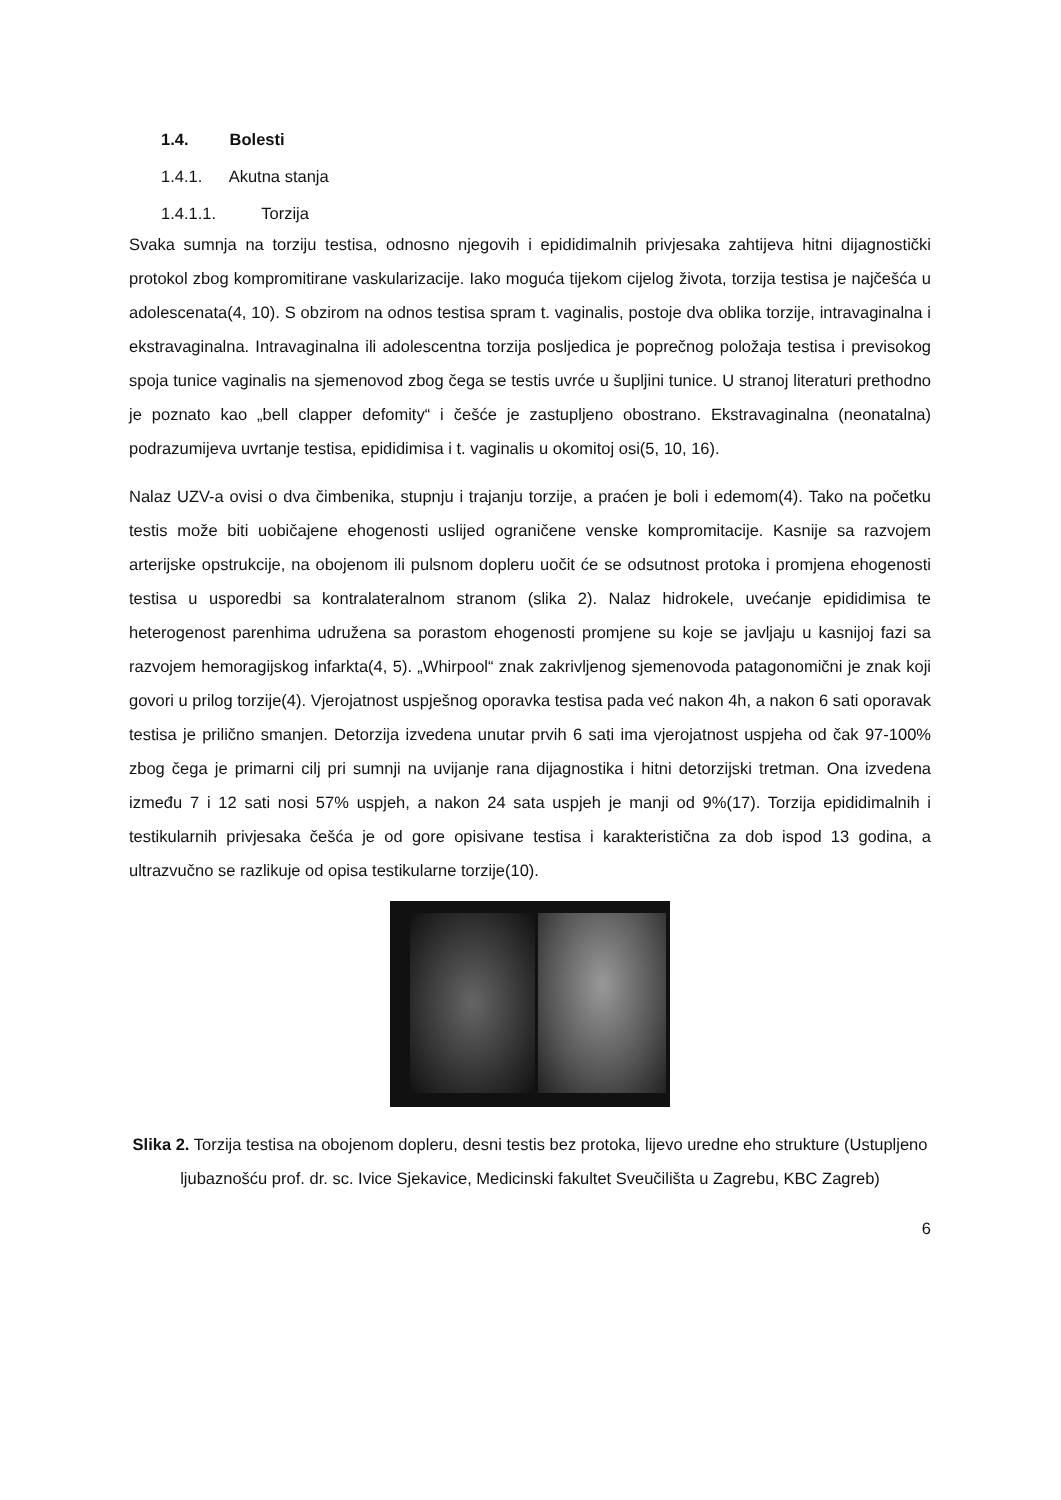1.4. Bolesti
1.4.1. Akutna stanja
1.4.1.1. Torzija
Svaka sumnja na torziju testisa, odnosno njegovih i epididimalnih privjesaka zahtijeva hitni dijagnostički protokol zbog kompromitirane vaskularizacije. Iako moguća tijekom cijelog života, torzija testisa je najčešća u adolescenata(4, 10). S obzirom na odnos testisa spram t. vaginalis, postoje dva oblika torzije, intravaginalna i ekstravaginalna. Intravaginalna ili adolescentna torzija posljedica je poprečnog položaja testisa i previsokog spoja tunice vaginalis na sjemenovod zbog čega se testis uvrće u šupljini tunice. U stranoj literaturi prethodno je poznato kao „bell clapper defomity“ i češće je zastupljeno obostrano. Ekstravaginalna (neonatalna) podrazumijeva uvrtanje testisa, epididimisa i t. vaginalis u okomitoj osi(5, 10, 16).
Nalaz UZV-a ovisi o dva čimbenika, stupnju i trajanju torzije, a praćen je boli i edemom(4). Tako na početku testis može biti uobičajene ehogenosti uslijed ograničene venske kompromitacije. Kasnije sa razvojem arterijske opstrukcije, na obojenom ili pulsnom dopleru uočit će se odsutnost protoka i promjena ehogenosti testisa u usporedbi sa kontralateralnom stranom (slika 2). Nalaz hidrokele, uvećanje epididimisa te heterogenost parenhima udružena sa porastom ehogenosti promjene su koje se javljaju u kasnijoj fazi sa razvojem hemoragijskog infarkta(4, 5). „Whirpool“ znak zakrivljenog sjemenovoda patagonomični je znak koji govori u prilog torzije(4). Vjerojatnost uspješnog oporavka testisa pada već nakon 4h, a nakon 6 sati oporavak testisa je prilično smanjen. Detorzija izvedena unutar prvih 6 sati ima vjerojatnost uspjeha od čak 97-100% zbog čega je primarni cilj pri sumnji na uvijanje rana dijagnostika i hitni detorzijski tretman. Ona izvedena između 7 i 12 sati nosi 57% uspjeh, a nakon 24 sata uspjeh je manji od 9%(17). Torzija epididimalnih i testikularnih privjesaka češća je od gore opisivane testisa i karakteristična za dob ispod 13 godina, a ultrazvučno se razlikuje od opisa testikularne torzije(10).
Slika 2. Torzija testisa na obojenom dopleru, desni testis bez protoka, lijevo uredne eho strukture (Ustupljeno ljubaznošću prof. dr. sc. Ivice Sjekavice, Medicinski fakultet Sveučilišta u Zagrebu, KBC Zagreb)
6